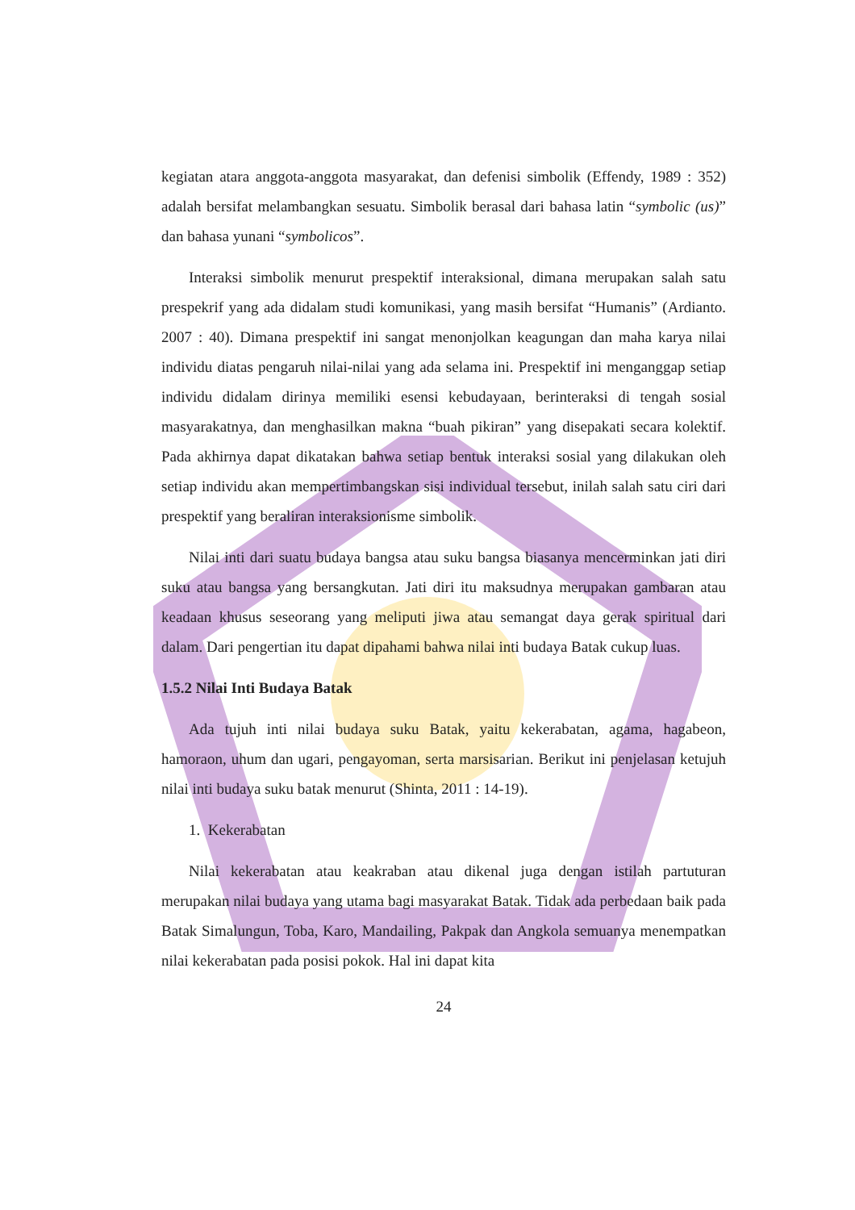kegiatan atara anggota-anggota masyarakat, dan defenisi simbolik (Effendy, 1989 : 352) adalah bersifat melambangkan sesuatu. Simbolik berasal dari bahasa latin “symbolic (us)” dan bahasa yunani “symbolicos”.
Interaksi simbolik menurut prespektif interaksional, dimana merupakan salah satu prespekrif yang ada didalam studi komunikasi, yang masih bersifat “Humanis” (Ardianto. 2007 : 40). Dimana prespektif ini sangat menonjolkan keagungan dan maha karya nilai individu diatas pengaruh nilai-nilai yang ada selama ini. Prespektif ini menganggap setiap individu didalam dirinya memiliki esensi kebudayaan, berinteraksi di tengah sosial masyarakatnya, dan menghasilkan makna “buah pikiran” yang disepakati secara kolektif. Pada akhirnya dapat dikatakan bahwa setiap bentuk interaksi sosial yang dilakukan oleh setiap individu akan mempertimbangskan sisi individual tersebut, inilah salah satu ciri dari prespektif yang beraliran interaksionisme simbolik.
Nilai inti dari suatu budaya bangsa atau suku bangsa biasanya mencerminkan jati diri suku atau bangsa yang bersangkutan. Jati diri itu maksudnya merupakan gambaran atau keadaan khusus seseorang yang meliputi jiwa atau semangat daya gerak spiritual dari dalam. Dari pengertian itu dapat dipahami bahwa nilai inti budaya Batak cukup luas.
1.5.2 Nilai Inti Budaya Batak
Ada tujuh inti nilai budaya suku Batak, yaitu kekerabatan, agama, hagabeon, hamoraon, uhum dan ugari, pengayoman, serta marsisarian. Berikut ini penjelasan ketujuh nilai inti budaya suku batak menurut (Shinta, 2011 : 14-19).
1. Kekerabatan
Nilai kekerabatan atau keakraban atau dikenal juga dengan istilah partuturan merupakan nilai budaya yang utama bagi masyarakat Batak. Tidak ada perbedaan baik pada Batak Simalungun, Toba, Karo, Mandailing, Pakpak dan Angkola semuanya menempatkan nilai kekerabatan pada posisi pokok. Hal ini dapat kita
24